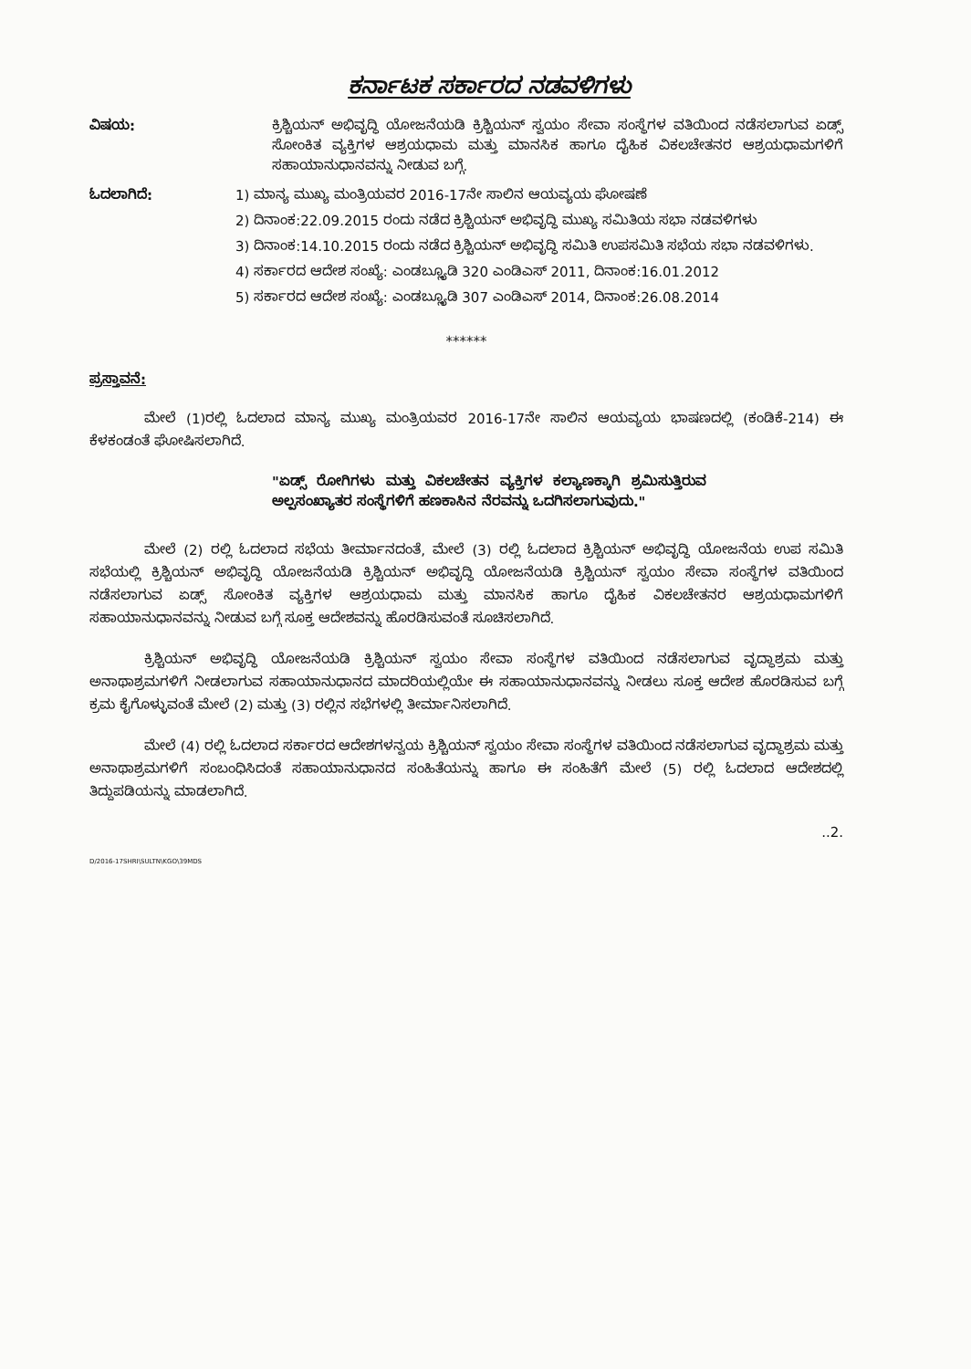ಕರ್ನಾಟಕ ಸರ್ಕಾರದ ನಡವಳಿಗಳು
ವಿಷಯ: ಕ್ರಿಶ್ಚಿಯನ್ ಅಭಿವೃದ್ಧಿ ಯೋಜನೆಯಡಿ ಕ್ರಿಶ್ಚಿಯನ್ ಸ್ವಯಂ ಸೇವಾ ಸಂಸ್ಥೆಗಳ ವತಿಯಿಂದ ನಡೆಸಲಾಗುವ ಏಡ್ಸ್ ಸೋಂಕಿತ ವ್ಯಕ್ತಿಗಳ ಆಶ್ರಯಧಾಮ ಮತ್ತು ಮಾನಸಿಕ ಹಾಗೂ ದೈಹಿಕ ವಿಕಲಚೇತನರ ಆಶ್ರಯಧಾಮಗಳಿಗೆ ಸಹಾಯಾನುಧಾನವನ್ನು ನೀಡುವ ಬಗ್ಗೆ.
ಓದಲಾಗಿದೆ: 1) ಮಾನ್ಯ ಮುಖ್ಯ ಮಂತ್ರಿಯವರ 2016-17ನೇ ಸಾಲಿನ ಆಯವ್ಯಯ ಘೋಷಣೆ
2) ದಿನಾಂಕ:22.09.2015 ರಂದು ನಡೆದ ಕ್ರಿಶ್ಚಿಯನ್ ಅಭಿವೃದ್ಧಿ ಮುಖ್ಯ ಸಮಿತಿಯ ಸಭಾ ನಡವಳಿಗಳು
3) ದಿನಾಂಕ:14.10.2015 ರಂದು ನಡೆದ ಕ್ರಿಶ್ಚಿಯನ್ ಅಭಿವೃದ್ಧಿ ಸಮಿತಿ ಉಪಸಮಿತಿ ಸಭೆಯ ಸಭಾ ನಡವಳಿಗಳು.
4) ಸರ್ಕಾರದ ಆದೇಶ ಸಂಖ್ಯೆ: ಎಂಡಬ್ಲ್ಯೂಡಿ 320 ಎಂಡಿಎಸ್ 2011, ದಿನಾಂಕ:16.01.2012
5) ಸರ್ಕಾರದ ಆದೇಶ ಸಂಖ್ಯೆ: ಎಂಡಬ್ಲ್ಯೂಡಿ 307 ಎಂಡಿಎಸ್ 2014, ದಿನಾಂಕ:26.08.2014
******
ಪ್ರಸ್ತಾವನೆ:
ಮೇಲೆ (1)ರಲ್ಲಿ ಓದಲಾದ ಮಾನ್ಯ ಮುಖ್ಯ ಮಂತ್ರಿಯವರ 2016-17ನೇ ಸಾಲಿನ ಆಯವ್ಯಯ ಭಾಷಣದಲ್ಲಿ (ಕಂಡಿಕೆ-214) ಈ ಕೆಳಕಂಡಂತೆ ಘೋಷಿಸಲಾಗಿದೆ.
"ಏಡ್ಸ್ ರೋಗಿಗಳು ಮತ್ತು ವಿಕಲಚೇತನ ವ್ಯಕ್ತಿಗಳ ಕಲ್ಯಾಣಕ್ಕಾಗಿ ಶ್ರಮಿಸುತ್ತಿರುವ ಅಲ್ಪಸಂಖ್ಯಾತರ ಸಂಸ್ಥೆಗಳಿಗೆ ಹಣಕಾಸಿನ ನೆರವನ್ನು ಒದಗಿಸಲಾಗುವುದು."
ಮೇಲೆ (2) ರಲ್ಲಿ ಓದಲಾದ ಸಭೆಯ ತೀರ್ಮಾನದಂತೆ, ಮೇಲೆ (3) ರಲ್ಲಿ ಓದಲಾದ ಕ್ರಿಶ್ಚಿಯನ್ ಅಭಿವೃದ್ಧಿ ಯೋಜನೆಯ ಉಪ ಸಮಿತಿ ಸಭೆಯಲ್ಲಿ ಕ್ರಿಶ್ಚಿಯನ್ ಅಭಿವೃದ್ಧಿ ಯೋಜನೆಯಡಿ ಕ್ರಿಶ್ಚಿಯನ್ ಅಭಿವೃದ್ಧಿ ಯೋಜನೆಯಡಿ ಕ್ರಿಶ್ಚಿಯನ್ ಸ್ವಯಂ ಸೇವಾ ಸಂಸ್ಥೆಗಳ ವತಿಯಿಂದ ನಡೆಸಲಾಗುವ ಏಡ್ಸ್ ಸೋಂಕಿತ ವ್ಯಕ್ತಿಗಳ ಆಶ್ರಯಧಾಮ ಮತ್ತು ಮಾನಸಿಕ ಹಾಗೂ ದೈಹಿಕ ವಿಕಲಚೇತನರ ಆಶ್ರಯಧಾಮಗಳಿಗೆ ಸಹಾಯಾನುಧಾನವನ್ನು ನೀಡುವ ಬಗ್ಗೆ ಸೂಕ್ತ ಆದೇಶವನ್ನು ಹೊರಡಿಸುವಂತೆ ಸೂಚಿಸಲಾಗಿದೆ.
ಕ್ರಿಶ್ಚಿಯನ್ ಅಭಿವೃದ್ಧಿ ಯೋಜನೆಯಡಿ ಕ್ರಿಶ್ಚಿಯನ್ ಸ್ವಯಂ ಸೇವಾ ಸಂಸ್ಥೆಗಳ ವತಿಯಿಂದ ನಡೆಸಲಾಗುವ ವೃದ್ಧಾಶ್ರಮ ಮತ್ತು ಅನಾಥಾಶ್ರಮಗಳಿಗೆ ನೀಡಲಾಗುವ ಸಹಾಯಾನುಧಾನದ ಮಾದರಿಯಲ್ಲಿಯೇ ಈ ಸಹಾಯಾನುಧಾನವನ್ನು ನೀಡಲು ಸೂಕ್ತ ಆದೇಶ ಹೊರಡಿಸುವ ಬಗ್ಗೆ ಕ್ರಮ ಕೈಗೊಳ್ಳುವಂತೆ ಮೇಲೆ (2) ಮತ್ತು (3) ರಲ್ಲಿನ ಸಭೆಗಳಲ್ಲಿ ತೀರ್ಮಾನಿಸಲಾಗಿದೆ.
ಮೇಲೆ (4) ರಲ್ಲಿ ಓದಲಾದ ಸರ್ಕಾರದ ಆದೇಶಗಳನ್ವಯ ಕ್ರಿಶ್ಚಿಯನ್ ಸ್ವಯಂ ಸೇವಾ ಸಂಸ್ಥೆಗಳ ವತಿಯಿಂದ ನಡೆಸಲಾಗುವ ವೃದ್ಧಾಶ್ರಮ ಮತ್ತು ಅನಾಥಾಶ್ರಮಗಳಿಗೆ ಸಂಬಂಧಿಸಿದಂತೆ ಸಹಾಯಾನುಧಾನದ ಸಂಹಿತೆಯನ್ನು ಹಾಗೂ ಈ ಸಂಹಿತೆಗೆ ಮೇಲೆ (5) ರಲ್ಲಿ ಓದಲಾದ ಆದೇಶದಲ್ಲಿ ತಿದ್ದುಪಡಿಯನ್ನು ಮಾಡಲಾಗಿದೆ.
..2.
D/2016-17SHRI\SULTN\KGO\39MDS